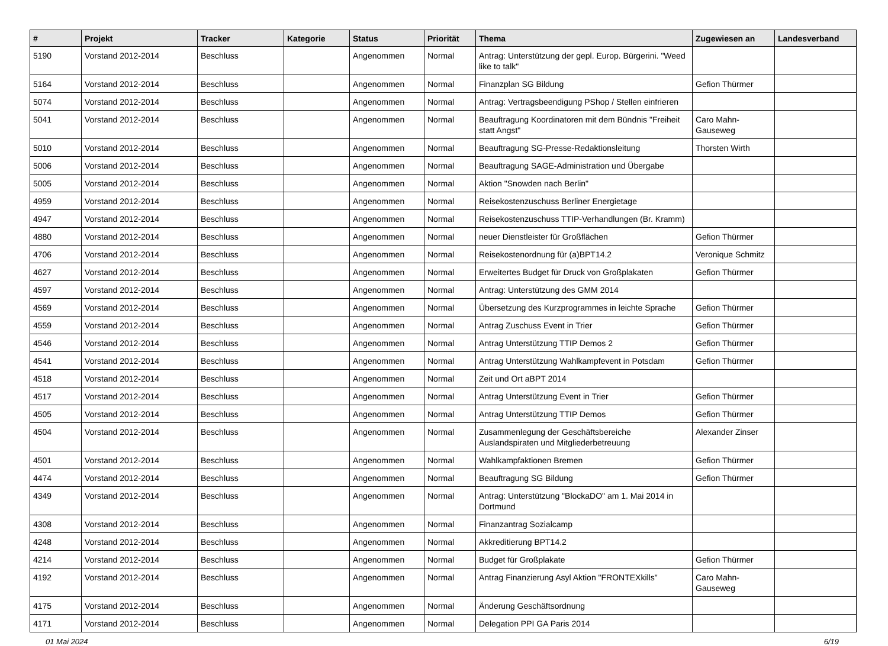| # | Projekt | Tracker | Kategorie | Status | Priorität | Thema | Zugewiesen an | Landesverband |
| --- | --- | --- | --- | --- | --- | --- | --- | --- |
| 5190 | Vorstand 2012-2014 | Beschluss | | Angenommen | Normal | Antrag: Unterstützung der gepl. Europ. Bürgerini. "Weed like to talk" | | |
| 5164 | Vorstand 2012-2014 | Beschluss | | Angenommen | Normal | Finanzplan SG Bildung | Gefion Thürmer | |
| 5074 | Vorstand 2012-2014 | Beschluss | | Angenommen | Normal | Antrag: Vertragsbeendigung PShop / Stellen einfrieren | | |
| 5041 | Vorstand 2012-2014 | Beschluss | | Angenommen | Normal | Beauftragung Koordinatoren mit dem Bündnis "Freiheit statt Angst" | Caro Mahn-Gauseweg | |
| 5010 | Vorstand 2012-2014 | Beschluss | | Angenommen | Normal | Beauftragung SG-Presse-Redaktionsleitung | Thorsten Wirth | |
| 5006 | Vorstand 2012-2014 | Beschluss | | Angenommen | Normal | Beauftragung SAGE-Administration und Übergabe | | |
| 5005 | Vorstand 2012-2014 | Beschluss | | Angenommen | Normal | Aktion "Snowden nach Berlin" | | |
| 4959 | Vorstand 2012-2014 | Beschluss | | Angenommen | Normal | Reisekostenzuschuss Berliner Energietage | | |
| 4947 | Vorstand 2012-2014 | Beschluss | | Angenommen | Normal | Reisekostenzuschuss TTIP-Verhandlungen (Br. Kramm) | | |
| 4880 | Vorstand 2012-2014 | Beschluss | | Angenommen | Normal | neuer Dienstleister für Großflächen | Gefion Thürmer | |
| 4706 | Vorstand 2012-2014 | Beschluss | | Angenommen | Normal | Reisekostenordnung für (a)BPT14.2 | Veronique Schmitz | |
| 4627 | Vorstand 2012-2014 | Beschluss | | Angenommen | Normal | Erweitertes Budget für Druck von Großplakaten | Gefion Thürmer | |
| 4597 | Vorstand 2012-2014 | Beschluss | | Angenommen | Normal | Antrag: Unterstützung des GMM 2014 | | |
| 4569 | Vorstand 2012-2014 | Beschluss | | Angenommen | Normal | Übersetzung des Kurzprogrammes in leichte Sprache | Gefion Thürmer | |
| 4559 | Vorstand 2012-2014 | Beschluss | | Angenommen | Normal | Antrag Zuschuss Event in Trier | Gefion Thürmer | |
| 4546 | Vorstand 2012-2014 | Beschluss | | Angenommen | Normal | Antrag Unterstützung TTIP Demos 2 | Gefion Thürmer | |
| 4541 | Vorstand 2012-2014 | Beschluss | | Angenommen | Normal | Antrag Unterstützung Wahlkampfevent in Potsdam | Gefion Thürmer | |
| 4518 | Vorstand 2012-2014 | Beschluss | | Angenommen | Normal | Zeit und Ort aBPT 2014 | | |
| 4517 | Vorstand 2012-2014 | Beschluss | | Angenommen | Normal | Antrag Unterstützung Event in Trier | Gefion Thürmer | |
| 4505 | Vorstand 2012-2014 | Beschluss | | Angenommen | Normal | Antrag Unterstützung TTIP Demos | Gefion Thürmer | |
| 4504 | Vorstand 2012-2014 | Beschluss | | Angenommen | Normal | Zusammenlegung der Geschäftsbereiche Auslandspiraten und Mitgliederbetreuung | Alexander Zinser | |
| 4501 | Vorstand 2012-2014 | Beschluss | | Angenommen | Normal | Wahlkampfaktionen Bremen | Gefion Thürmer | |
| 4474 | Vorstand 2012-2014 | Beschluss | | Angenommen | Normal | Beauftragung SG Bildung | Gefion Thürmer | |
| 4349 | Vorstand 2012-2014 | Beschluss | | Angenommen | Normal | Antrag: Unterstützung "BlockaDO" am 1. Mai 2014 in Dortmund | | |
| 4308 | Vorstand 2012-2014 | Beschluss | | Angenommen | Normal | Finanzantrag Sozialcamp | | |
| 4248 | Vorstand 2012-2014 | Beschluss | | Angenommen | Normal | Akkreditierung BPT14.2 | | |
| 4214 | Vorstand 2012-2014 | Beschluss | | Angenommen | Normal | Budget für Großplakate | Gefion Thürmer | |
| 4192 | Vorstand 2012-2014 | Beschluss | | Angenommen | Normal | Antrag Finanzierung Asyl Aktion "FRONTEXkills" | Caro Mahn-Gauseweg | |
| 4175 | Vorstand 2012-2014 | Beschluss | | Angenommen | Normal | Änderung Geschäftsordnung | | |
| 4171 | Vorstand 2012-2014 | Beschluss | | Angenommen | Normal | Delegation PPI GA Paris 2014 | | |
01 Mai 2024 6/19